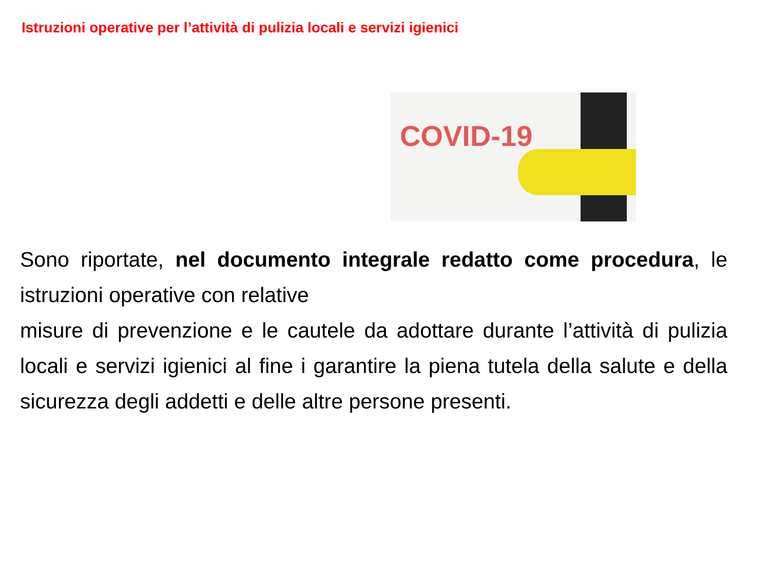Istruzioni operative per l’attività di pulizia locali e servizi igienici
COVID-19
Sono riportate, nel documento integrale redatto come procedura, le istruzioni operative con relative
misure di prevenzione e le cautele da adottare durante l’attività di pulizia locali e servizi igienici al fine i garantire la piena tutela della salute e della sicurezza degli addetti e delle altre persone presenti.